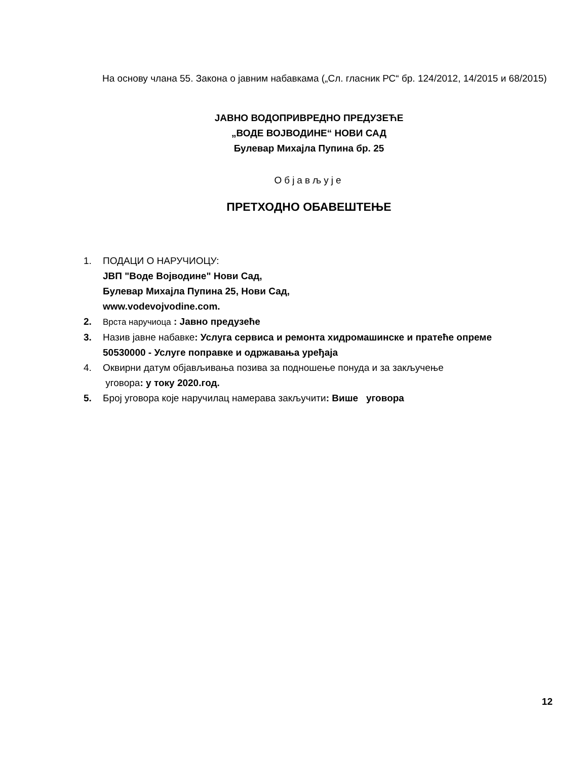На основу члана 55. Закона о јавним набавкама („Сл. гласник РС“ бр. 124/2012, 14/2015 и 68/2015)
ЈАВНО ВОДОПРИВРЕДНО ПРЕДУЗЕЋЕ
„ВОДЕ ВОЈВОДИНЕ“ НОВИ САД
Булевар Михајла Пупина бр. 25
Објављује
ПРЕТХОДНО ОБАВЕШТЕЊЕ
1. ПОДАЦИ О НАРУЧИОЦУ:
ЈВП "Воде Војводине" Нови Сад,
Булевар Михајла Пупина 25, Нови Сад,
www.vodevojvodine.com.
2. Врста наручиоца : Јавно предузеће
3. Назив јавне набавке: Услуга сервиса и ремонта хидромашинске и пратеће опреме
50530000 - Услуге поправке и одржавања уређаја
4. Оквирни датум објављивања позива за подношење понуда и за закључење
уговора: у току 2020.год.
5. Број уговора које наручилац намерава закључити: Више уговора
12